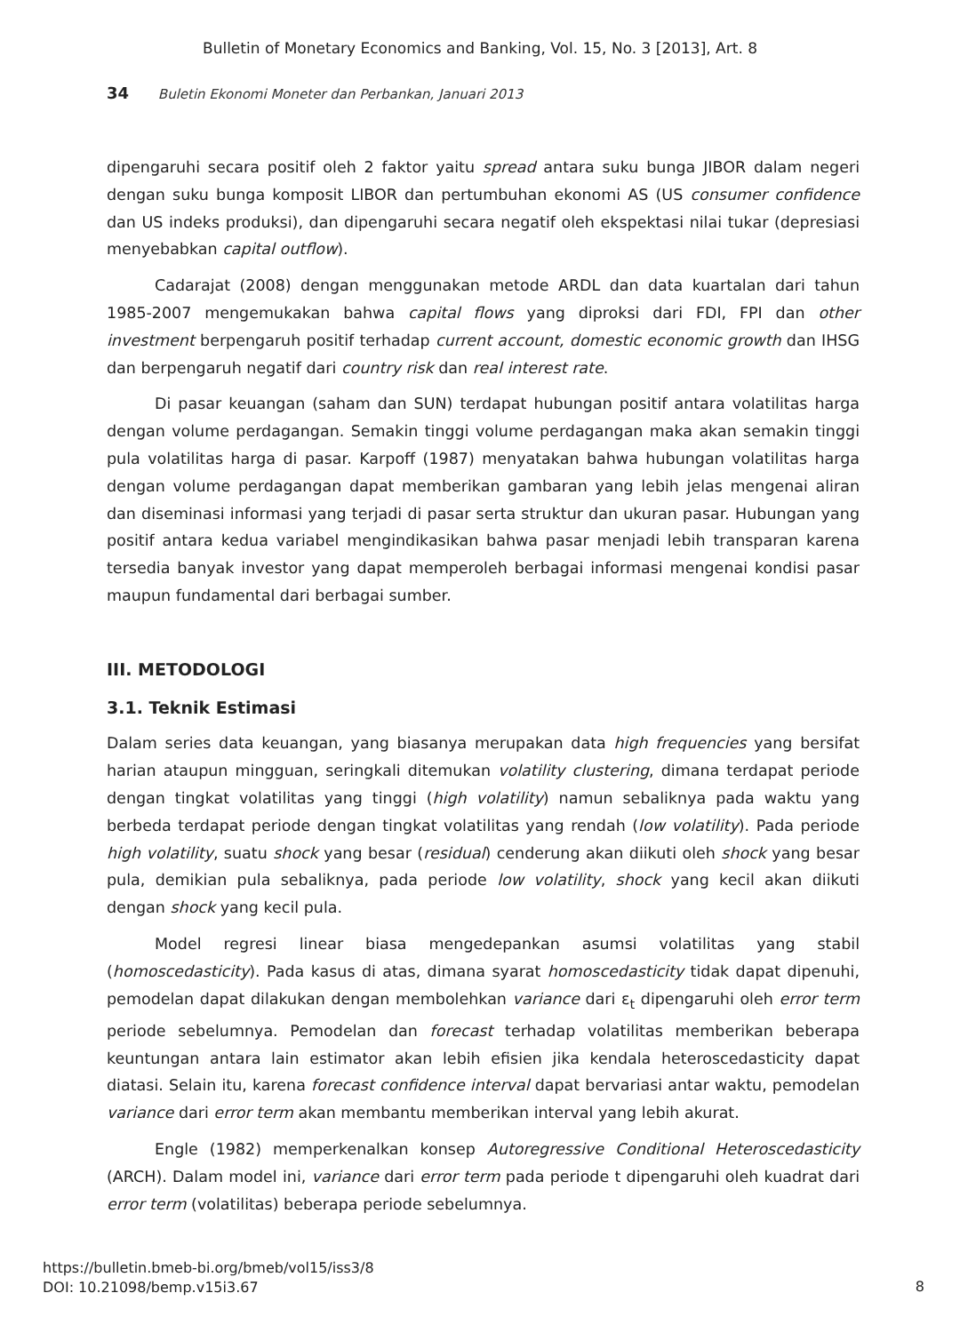Bulletin of Monetary Economics and Banking, Vol. 15, No. 3 [2013], Art. 8
34 Buletin Ekonomi Moneter dan Perbankan, Januari 2013
dipengaruhi secara positif oleh 2 faktor yaitu spread antara suku bunga JIBOR dalam negeri dengan suku bunga komposit LIBOR dan pertumbuhan ekonomi AS (US consumer confidence dan US indeks produksi), dan dipengaruhi secara negatif oleh ekspektasi nilai tukar (depresiasi menyebabkan capital outflow).
Cadarajat (2008) dengan menggunakan metode ARDL dan data kuartalan dari tahun 1985-2007 mengemukakan bahwa capital flows yang diproksi dari FDI, FPI dan other investment berpengaruh positif terhadap current account, domestic economic growth dan IHSG dan berpengaruh negatif dari country risk dan real interest rate.
Di pasar keuangan (saham dan SUN) terdapat hubungan positif antara volatilitas harga dengan volume perdagangan. Semakin tinggi volume perdagangan maka akan semakin tinggi pula volatilitas harga di pasar. Karpoff (1987) menyatakan bahwa hubungan volatilitas harga dengan volume perdagangan dapat memberikan gambaran yang lebih jelas mengenai aliran dan diseminasi informasi yang terjadi di pasar serta struktur dan ukuran pasar. Hubungan yang positif antara kedua variabel mengindikasikan bahwa pasar menjadi lebih transparan karena tersedia banyak investor yang dapat memperoleh berbagai informasi mengenai kondisi pasar maupun fundamental dari berbagai sumber.
III. METODOLOGI
3.1. Teknik Estimasi
Dalam series data keuangan, yang biasanya merupakan data high frequencies yang bersifat harian ataupun mingguan, seringkali ditemukan volatility clustering, dimana terdapat periode dengan tingkat volatilitas yang tinggi (high volatility) namun sebaliknya pada waktu yang berbeda terdapat periode dengan tingkat volatilitas yang rendah (low volatility). Pada periode high volatility, suatu shock yang besar (residual) cenderung akan diikuti oleh shock yang besar pula, demikian pula sebaliknya, pada periode low volatility, shock yang kecil akan diikuti dengan shock yang kecil pula.
Model regresi linear biasa mengedepankan asumsi volatilitas yang stabil (homoscedasticity). Pada kasus di atas, dimana syarat homoscedasticity tidak dapat dipenuhi, pemodelan dapat dilakukan dengan membolehkan variance dari ε<sub>t</sub> dipengaruhi oleh error term periode sebelumnya. Pemodelan dan forecast terhadap volatilitas memberikan beberapa keuntungan antara lain estimator akan lebih efisien jika kendala heteroscedasticity dapat diatasi. Selain itu, karena forecast confidence interval dapat bervariasi antar waktu, pemodelan variance dari error term akan membantu memberikan interval yang lebih akurat.
Engle (1982) memperkenalkan konsep Autoregressive Conditional Heteroscedasticity (ARCH). Dalam model ini, variance dari error term pada periode t dipengaruhi oleh kuadrat dari error term (volatilitas) beberapa periode sebelumnya.
https://bulletin.bmeb-bi.org/bmeb/vol15/iss3/8
DOI: 10.21098/bemp.v15i3.67
8